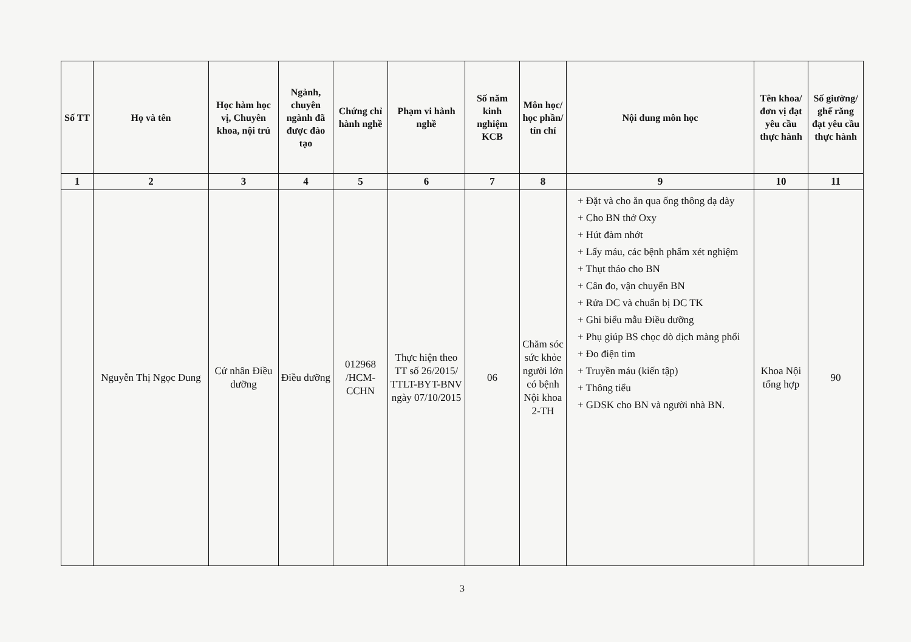| Số TT | Họ và tên | Học hàm học vị, Chuyên khoa, nội trú | Ngành, chuyên ngành đã được đào tạo | Chứng chỉ hành nghề | Phạm vi hành nghề | Số năm kinh nghiệm KCB | Môn học/ học phần/ tín chỉ | Nội dung môn học | Tên khoa/ đơn vị đạt yêu cầu thực hành | Số giường/ ghế răng đạt yêu cầu thực hành |
| --- | --- | --- | --- | --- | --- | --- | --- | --- | --- | --- |
| 1 | 2 | 3 | 4 | 5 | 6 | 7 | 8 | 9 | 10 | 11 |
| | Nguyễn Thị Ngọc Dung | Cử nhân Điều dưỡng | Điều dưỡng | 012968 /HCM-CCHN | Thực hiện theo TT số 26/2015/ TTLT-BYT-BNV ngày 07/10/2015 | 06 | Chăm sóc sức khỏe người lớn có bệnh Nội khoa 2-TH | + Đặt và cho ăn qua ống thông dạ dày + Cho BN thở Oxy + Hút đàm nhớt + Lấy máu, các bệnh phẩm xét nghiệm + Thụt tháo cho BN + Cân đo, vận chuyển BN + Rửa DC và chuẩn bị DC TK + Ghi biểu mẫu Điều dưỡng + Phụ giúp BS chọc dò dịch màng phổi + Đo điện tim + Truyền máu (kiến tập) + Thông tiểu + GDSK cho BN và người nhà BN. | Khoa Nội tổng hợp | 90 |
3